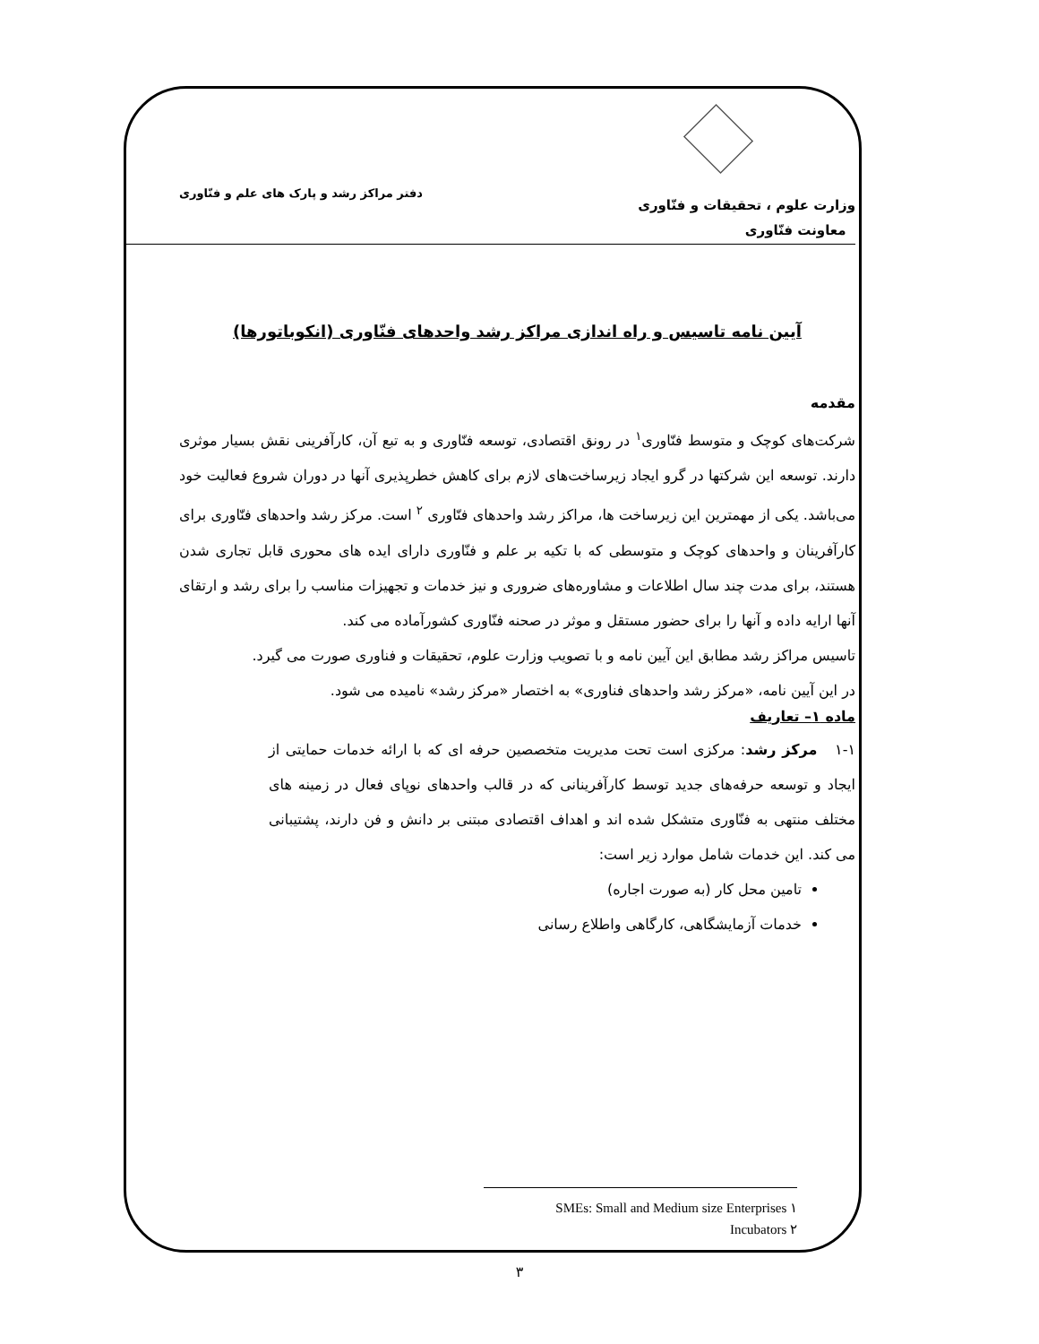وزارت علوم ، تحقیقات و فنّاوری
معاونت فنّاوری
دفتر مراکز رشد و پارک های علم و فنّاوری
آیین نامه تاسیس و راه اندازی مراکز رشد واحدهای فنّاوری (انکوباتورها)
مقدمه
شرکت‌های کوچک و متوسط فنّاوری<sup>۱</sup> در رونق اقتصادی، توسعه فنّاوری و به تبع آن، کارآفرینی نقش بسیار موثری دارند. توسعه این شرکتها در گرو ایجاد زیرساخت‌های لازم برای کاهش خطرپذیری آنها در دوران شروع فعالیت خود می‌باشد. یکی از مهمترین این زیرساخت ها، مراکز رشد واحدهای فنّاوری <sup>۲</sup> است. مرکز رشد واحدهای فنّاوری برای کارآفرینان و واحدهای کوچک و متوسطی که با تکیه بر علم و فنّاوری دارای ایده های محوری قابل تجاری شدن هستند، برای مدت چند سال اطلاعات و مشاوره‌های ضروری و نیز خدمات و تجهیزات مناسب را برای رشد و ارتقای آنها ارایه داده و آنها را برای حضور مستقل و موثر در صحنه فنّاوری کشورآماده می کند.
تاسیس مراکز رشد مطابق این آیین نامه و با تصویب وزارت علوم، تحقیقات و فناوری صورت می گیرد.
در این آیین نامه، «مرکز رشد واحدهای فناوری» به اختصار «مرکز رشد» نامیده می شود.
ماده ۱– تعاریف
۱-۱ مرکز رشد: مرکزی است تحت مدیریت متخصصین حرفه ای که با ارائه خدمات حمایتی از ایجاد و توسعه حرفه‌های جدید توسط کارآفرینانی که در قالب واحدهای نوپای فعال در زمینه های مختلف منتهی به فنّاوری متشکل شده اند و اهداف اقتصادی مبتنی بر دانش و فن دارند، پشتیبانی می کند. این خدمات شامل موارد زیر است:
تامین محل کار (به صورت اجاره)
خدمات آزمایشگاهی، کارگاهی واطلاع رسانی
SMEs: Small and Medium size Enterprises ۱
Incubators ۲
۳